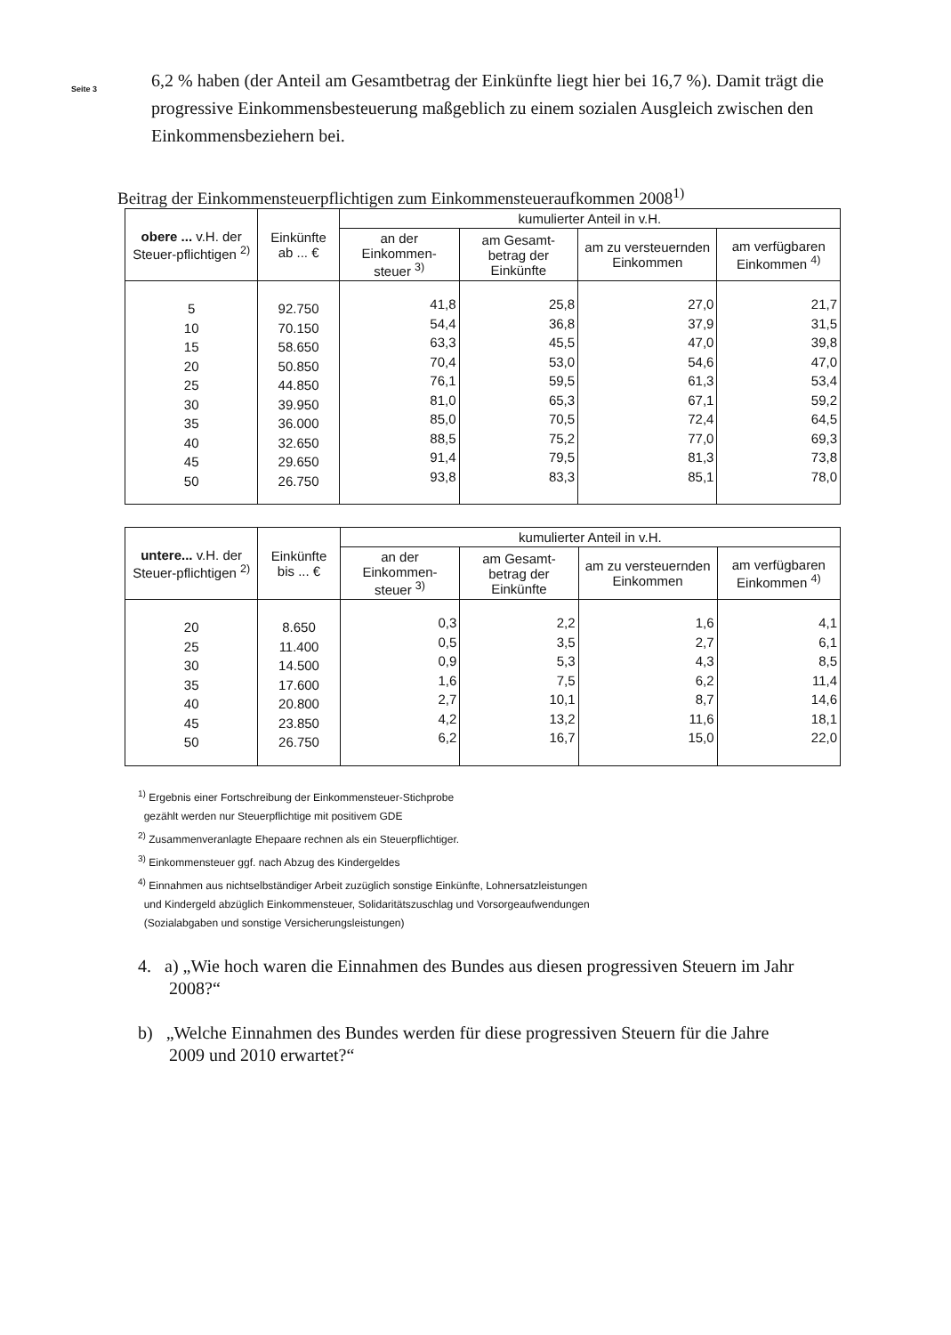Seite 3
6,2 % haben (der Anteil am Gesamtbetrag der Einkünfte liegt hier bei 16,7 %). Damit trägt die progressive Einkommensbesteuerung maßgeblich zu einem sozialen Ausgleich zwischen den Einkommensbeziehern bei.
Beitrag der Einkommensteuerpflichtigen zum Einkommensteueraufkommen 2008<sup>1)</sup>
| obere ... v.H. der Steuer-pflichtigen <sup>2)</sup> | Einkünfte ab ... € | kumulierter Anteil in v.H. | | | |
| --- | --- | --- | --- | --- | --- |
| | | an der Einkommen-steuer <sup>3)</sup> | am Gesamt-betrag der Einkünfte | am zu versteuernden Einkommen | am verfügbaren Einkommen <sup>4)</sup> |
| 5 10 15 20 25 30 35 40 45 50 | 92.750 70.150 58.650 50.850 44.850 39.950 36.000 32.650 29.650 26.750 | 41,8 54,4 63,3 70,4 76,1 81,0 85,0 88,5 91,4 93,8 | 25,8 36,8 45,5 53,0 59,5 65,3 70,5 75,2 79,5 83,3 | 27,0 37,9 47,0 54,6 61,3 67,1 72,4 77,0 81,3 85,1 | 21,7 31,5 39,8 47,0 53,4 59,2 64,5 69,3 73,8 78,0 |
| untere... v.H. der Steuer-pflichtigen <sup>2)</sup> | Einkünfte bis ... € | kumulierter Anteil in v.H. | | | |
| --- | --- | --- | --- | --- | --- |
| | | an der Einkommen-steuer <sup>3)</sup> | am Gesamt-betrag der Einkünfte | am zu versteuernden Einkommen | am verfügbaren Einkommen <sup>4)</sup> |
| 20 25 30 35 40 45 50 | 8.650 11.400 14.500 17.600 20.800 23.850 26.750 | 0,3 0,5 0,9 1,6 2,7 4,2 6,2 | 2,2 3,5 5,3 7,5 10,1 13,2 16,7 | 1,6 2,7 4,3 6,2 8,7 11,6 15,0 | 4,1 6,1 8,5 11,4 14,6 18,1 22,0 |
<sup>1)</sup> Ergebnis einer Fortschreibung der Einkommensteuer-Stichprobe
gezählt werden nur Steuerpflichtige mit positivem GDE
<sup>2)</sup> Zusammenveranlagte Ehepaare rechnen als ein Steuerpflichtiger.
<sup>3)</sup> Einkommensteuer ggf. nach Abzug des Kindergeldes
<sup>4)</sup> Einnahmen aus nichtselbständiger Arbeit zuzüglich sonstige Einkünfte, Lohnersatzleistungen
und Kindergeld abzüglich Einkommensteuer, Solidaritätszuschlag und Vorsorgeaufwendungen
(Sozialabgaben und sonstige Versicherungsleistungen)
4. a) „Wie hoch waren die Einnahmen des Bundes aus diesen progressiven Steuern im Jahr
2008?“
b) „Welche Einnahmen des Bundes werden für diese progressiven Steuern für die Jahre
2009 und 2010 erwartet?“